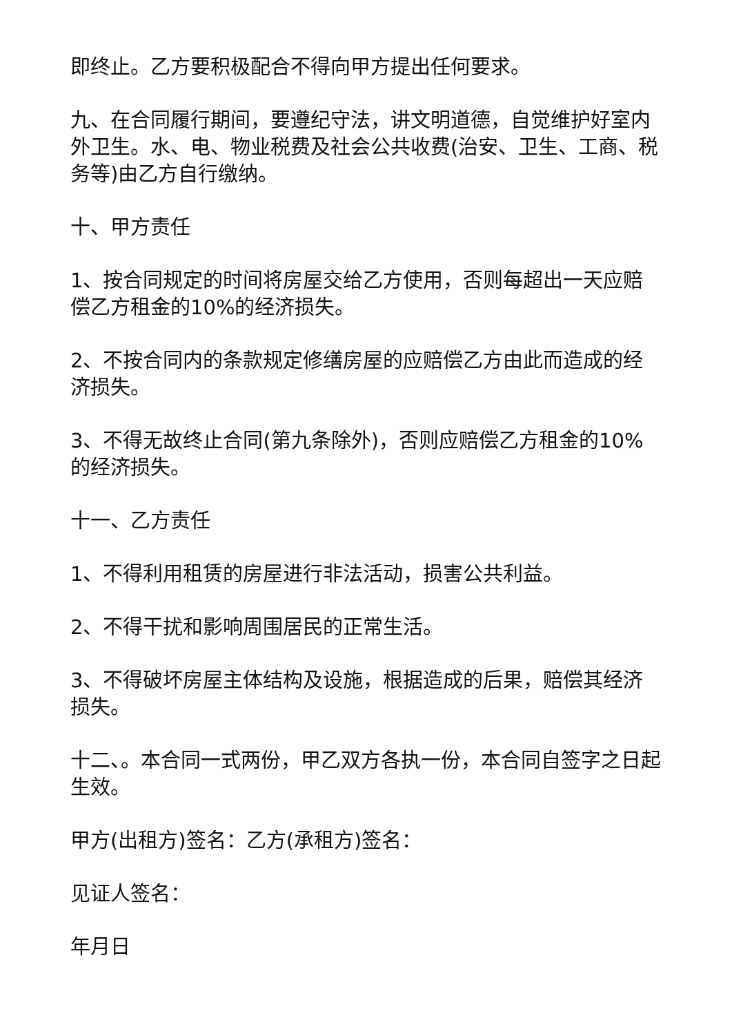即终止。乙方要积极配合不得向甲方提出任何要求。
九、在合同履行期间，要遵纪守法，讲文明道德，自觉维护好室内外卫生。水、电、物业税费及社会公共收费(治安、卫生、工商、税务等)由乙方自行缴纳。
十、甲方责任
1、按合同规定的时间将房屋交给乙方使用，否则每超出一天应赔偿乙方租金的10%的经济损失。
2、不按合同内的条款规定修缮房屋的应赔偿乙方由此而造成的经济损失。
3、不得无故终止合同(第九条除外)，否则应赔偿乙方租金的10%的经济损失。
十一、乙方责任
1、不得利用租赁的房屋进行非法活动，损害公共利益。
2、不得干扰和影响周围居民的正常生活。
3、不得破坏房屋主体结构及设施，根据造成的后果，赔偿其经济损失。
十二、。本合同一式两份，甲乙双方各执一份，本合同自签字之日起生效。
甲方(出租方)签名：乙方(承租方)签名：
见证人签名：
年月日